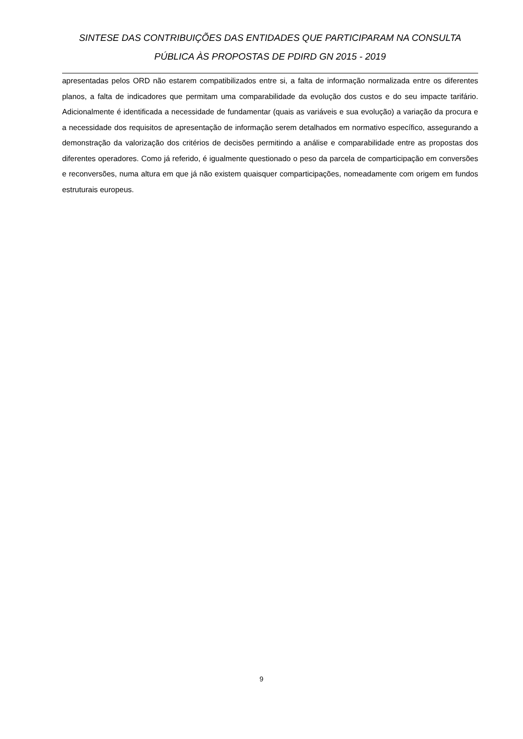SINTESE DAS CONTRIBUIÇÕES DAS ENTIDADES QUE PARTICIPARAM NA CONSULTA PÚBLICA ÀS PROPOSTAS DE PDIRD GN 2015 - 2019
apresentadas pelos ORD não estarem compatibilizados entre si, a falta de informação normalizada entre os diferentes planos, a falta de indicadores que permitam uma comparabilidade da evolução dos custos e do seu impacte tarifário. Adicionalmente é identificada a necessidade de fundamentar (quais as variáveis e sua evolução) a variação da procura e a necessidade dos requisitos de apresentação de informação serem detalhados em normativo específico, assegurando a demonstração da valorização dos critérios de decisões permitindo a análise e comparabilidade entre as propostas dos diferentes operadores. Como já referido, é igualmente questionado o peso da parcela de comparticipação em conversões e reconversões, numa altura em que já não existem quaisquer comparticipações, nomeadamente com origem em fundos estruturais europeus.
9